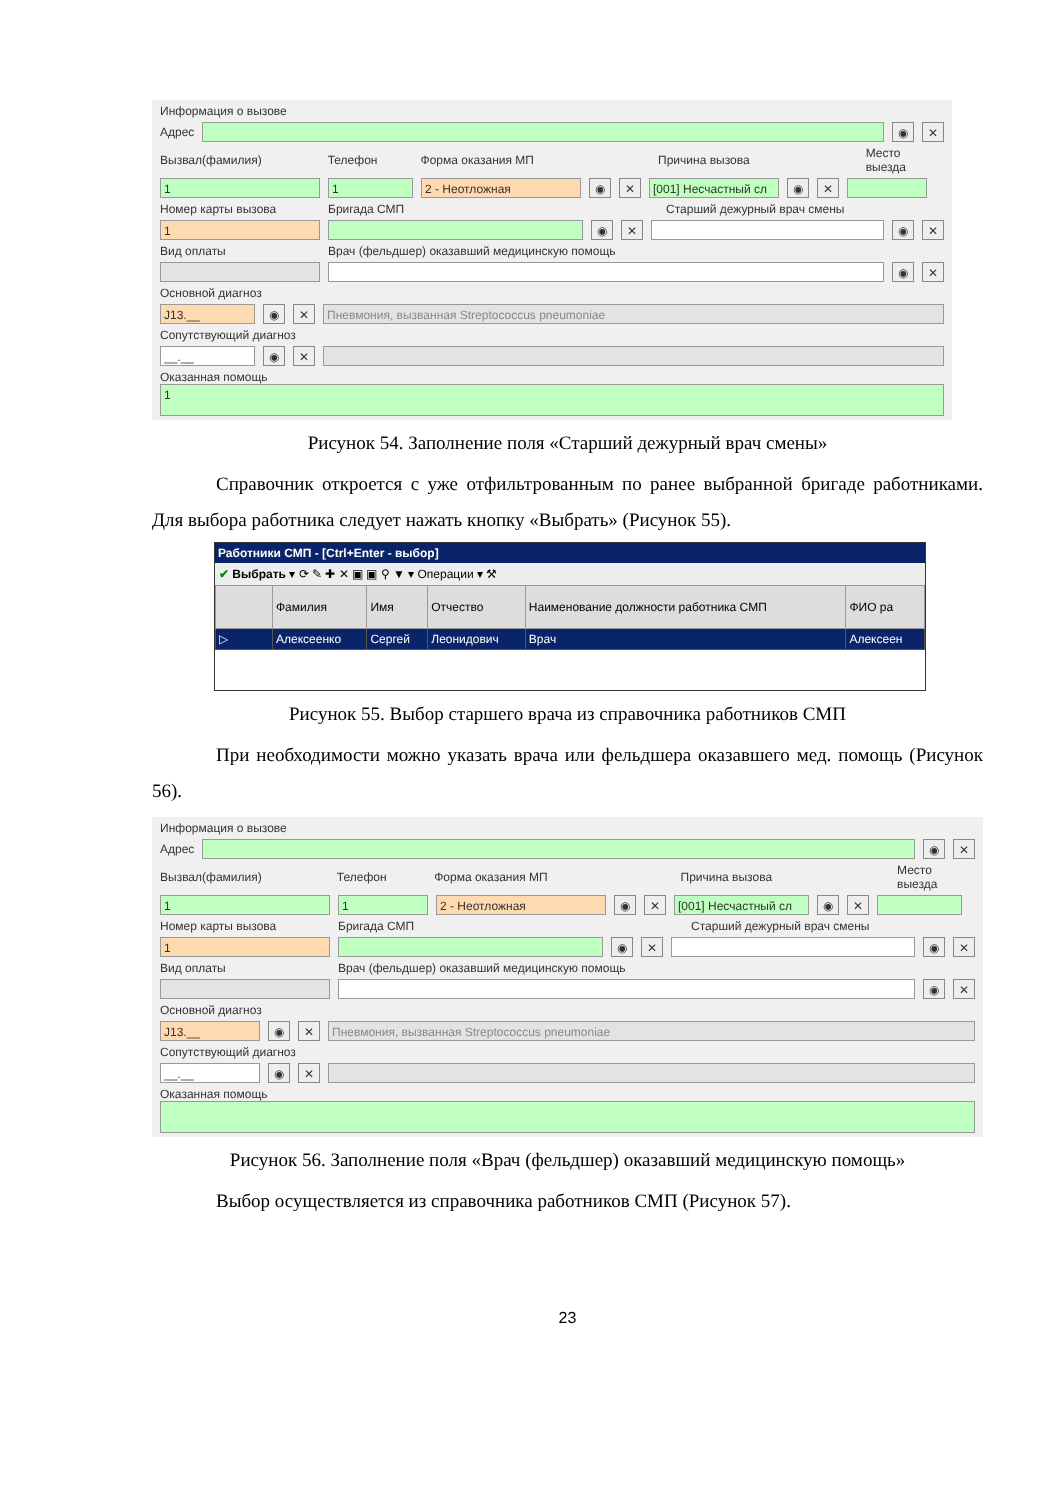Информация о вызове
Адрес
◉ ✕
Вызвал(фамилия) Телефон Форма оказания МП Причина вызова Место выезда
1 1 2 - Неотложная ◉ ✕
[001] Несчастный сл
◉ ✕
Номер карты вызова Бригада СМП Старший дежурный врач смены
1 ◉ ✕ ◉ ✕
Вид оплаты Врач (фельдшер) оказавший медицинскую помощь
◉ ✕
Основной диагноз
J13.__ ◉ ✕
Пневмония, вызванная Streptococcus pneumoniae
Сопутствующий диагноз
__.__ ◉ ✕
Оказанная помощь
1
Рисунок 54. Заполнение поля «Старший дежурный врач смены»
Справочник откроется с уже отфильтрованным по ранее выбранной бригаде работниками. Для выбора работника следует нажать кнопку «Выбрать» (Рисунок 55).
Работники СМП - [Ctrl+Enter - выбор]
✔ Выбрать ▾ ⟳ ✎ ✚ ✕ ▣ ▣ ⚲ ▼ ▾ Операции ▾ ⚒
| | Фамилия | Имя | Отчество | Наименование должности работника СМП | ФИО ра |
| --- | --- | --- | --- | --- | --- |
| ▷ | Алексеенко | Сергей | Леонидович | Врач | Алексеен |
Рисунок 55. Выбор старшего врача из справочника работников СМП
При необходимости можно указать врача или фельдшера оказавшего мед. помощь (Рисунок 56).
Информация о вызове
Адрес
◉ ✕
Вызвал(фамилия) Телефон Форма оказания МП Причина вызова Место выезда
1 1 2 - Неотложная ◉ ✕
[001] Несчастный сл
◉ ✕
Номер карты вызова Бригада СМП Старший дежурный врач смены
1 ◉ ✕ ◉ ✕
Вид оплаты Врач (фельдшер) оказавший медицинскую помощь
◉ ✕
Основной диагноз
J13.__ ◉ ✕
Пневмония, вызванная Streptococcus pneumoniae
Сопутствующий диагноз
__.__ ◉ ✕
Оказанная помощь
Рисунок 56. Заполнение поля «Врач (фельдшер) оказавший медицинскую помощь»
Выбор осуществляется из справочника работников СМП (Рисунок 57).
23